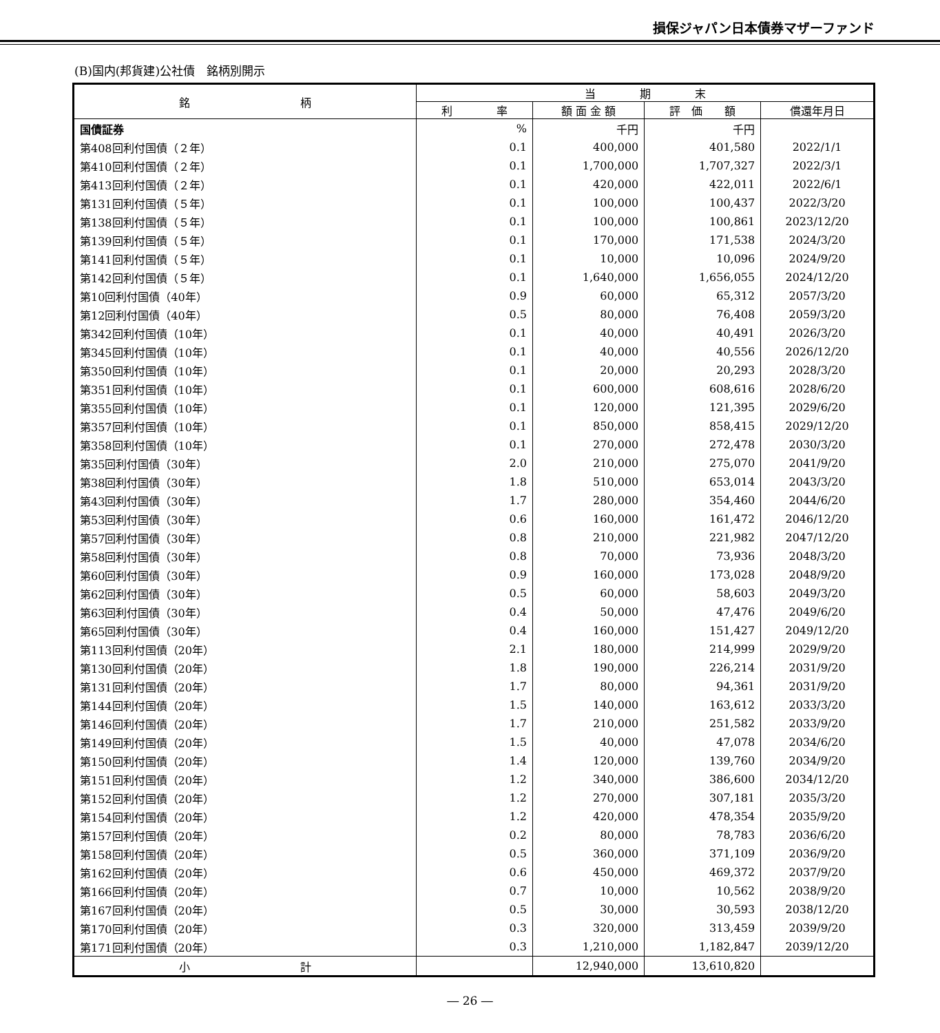損保ジャパン日本債券マザーファンド
(B)国内(邦貨建)公社債　銘柄別開示
| 銘 柄 | 当 期 末 | | | |
| --- | --- | --- | --- | --- |
| | 利 率 | 額 面 金 額 | 評 価 額 | 償還年月日 |
| 国債証券 | % | 千円 | 千円 | |
| 第408回利付国債（２年） | 0.1 | 400,000 | 401,580 | 2022/1/1 |
| 第410回利付国債（２年） | 0.1 | 1,700,000 | 1,707,327 | 2022/3/1 |
| 第413回利付国債（２年） | 0.1 | 420,000 | 422,011 | 2022/6/1 |
| 第131回利付国債（５年） | 0.1 | 100,000 | 100,437 | 2022/3/20 |
| 第138回利付国債（５年） | 0.1 | 100,000 | 100,861 | 2023/12/20 |
| 第139回利付国債（５年） | 0.1 | 170,000 | 171,538 | 2024/3/20 |
| 第141回利付国債（５年） | 0.1 | 10,000 | 10,096 | 2024/9/20 |
| 第142回利付国債（５年） | 0.1 | 1,640,000 | 1,656,055 | 2024/12/20 |
| 第10回利付国債（40年） | 0.9 | 60,000 | 65,312 | 2057/3/20 |
| 第12回利付国債（40年） | 0.5 | 80,000 | 76,408 | 2059/3/20 |
| 第342回利付国債（10年） | 0.1 | 40,000 | 40,491 | 2026/3/20 |
| 第345回利付国債（10年） | 0.1 | 40,000 | 40,556 | 2026/12/20 |
| 第350回利付国債（10年） | 0.1 | 20,000 | 20,293 | 2028/3/20 |
| 第351回利付国債（10年） | 0.1 | 600,000 | 608,616 | 2028/6/20 |
| 第355回利付国債（10年） | 0.1 | 120,000 | 121,395 | 2029/6/20 |
| 第357回利付国債（10年） | 0.1 | 850,000 | 858,415 | 2029/12/20 |
| 第358回利付国債（10年） | 0.1 | 270,000 | 272,478 | 2030/3/20 |
| 第35回利付国債（30年） | 2.0 | 210,000 | 275,070 | 2041/9/20 |
| 第38回利付国債（30年） | 1.8 | 510,000 | 653,014 | 2043/3/20 |
| 第43回利付国債（30年） | 1.7 | 280,000 | 354,460 | 2044/6/20 |
| 第53回利付国債（30年） | 0.6 | 160,000 | 161,472 | 2046/12/20 |
| 第57回利付国債（30年） | 0.8 | 210,000 | 221,982 | 2047/12/20 |
| 第58回利付国債（30年） | 0.8 | 70,000 | 73,936 | 2048/3/20 |
| 第60回利付国債（30年） | 0.9 | 160,000 | 173,028 | 2048/9/20 |
| 第62回利付国債（30年） | 0.5 | 60,000 | 58,603 | 2049/3/20 |
| 第63回利付国債（30年） | 0.4 | 50,000 | 47,476 | 2049/6/20 |
| 第65回利付国債（30年） | 0.4 | 160,000 | 151,427 | 2049/12/20 |
| 第113回利付国債（20年） | 2.1 | 180,000 | 214,999 | 2029/9/20 |
| 第130回利付国債（20年） | 1.8 | 190,000 | 226,214 | 2031/9/20 |
| 第131回利付国債（20年） | 1.7 | 80,000 | 94,361 | 2031/9/20 |
| 第144回利付国債（20年） | 1.5 | 140,000 | 163,612 | 2033/3/20 |
| 第146回利付国債（20年） | 1.7 | 210,000 | 251,582 | 2033/9/20 |
| 第149回利付国債（20年） | 1.5 | 40,000 | 47,078 | 2034/6/20 |
| 第150回利付国債（20年） | 1.4 | 120,000 | 139,760 | 2034/9/20 |
| 第151回利付国債（20年） | 1.2 | 340,000 | 386,600 | 2034/12/20 |
| 第152回利付国債（20年） | 1.2 | 270,000 | 307,181 | 2035/3/20 |
| 第154回利付国債（20年） | 1.2 | 420,000 | 478,354 | 2035/9/20 |
| 第157回利付国債（20年） | 0.2 | 80,000 | 78,783 | 2036/6/20 |
| 第158回利付国債（20年） | 0.5 | 360,000 | 371,109 | 2036/9/20 |
| 第162回利付国債（20年） | 0.6 | 450,000 | 469,372 | 2037/9/20 |
| 第166回利付国債（20年） | 0.7 | 10,000 | 10,562 | 2038/9/20 |
| 第167回利付国債（20年） | 0.5 | 30,000 | 30,593 | 2038/12/20 |
| 第170回利付国債（20年） | 0.3 | 320,000 | 313,459 | 2039/9/20 |
| 第171回利付国債（20年） | 0.3 | 1,210,000 | 1,182,847 | 2039/12/20 |
| 小 計 | | 12,940,000 | 13,610,820 | |
― 26 ―